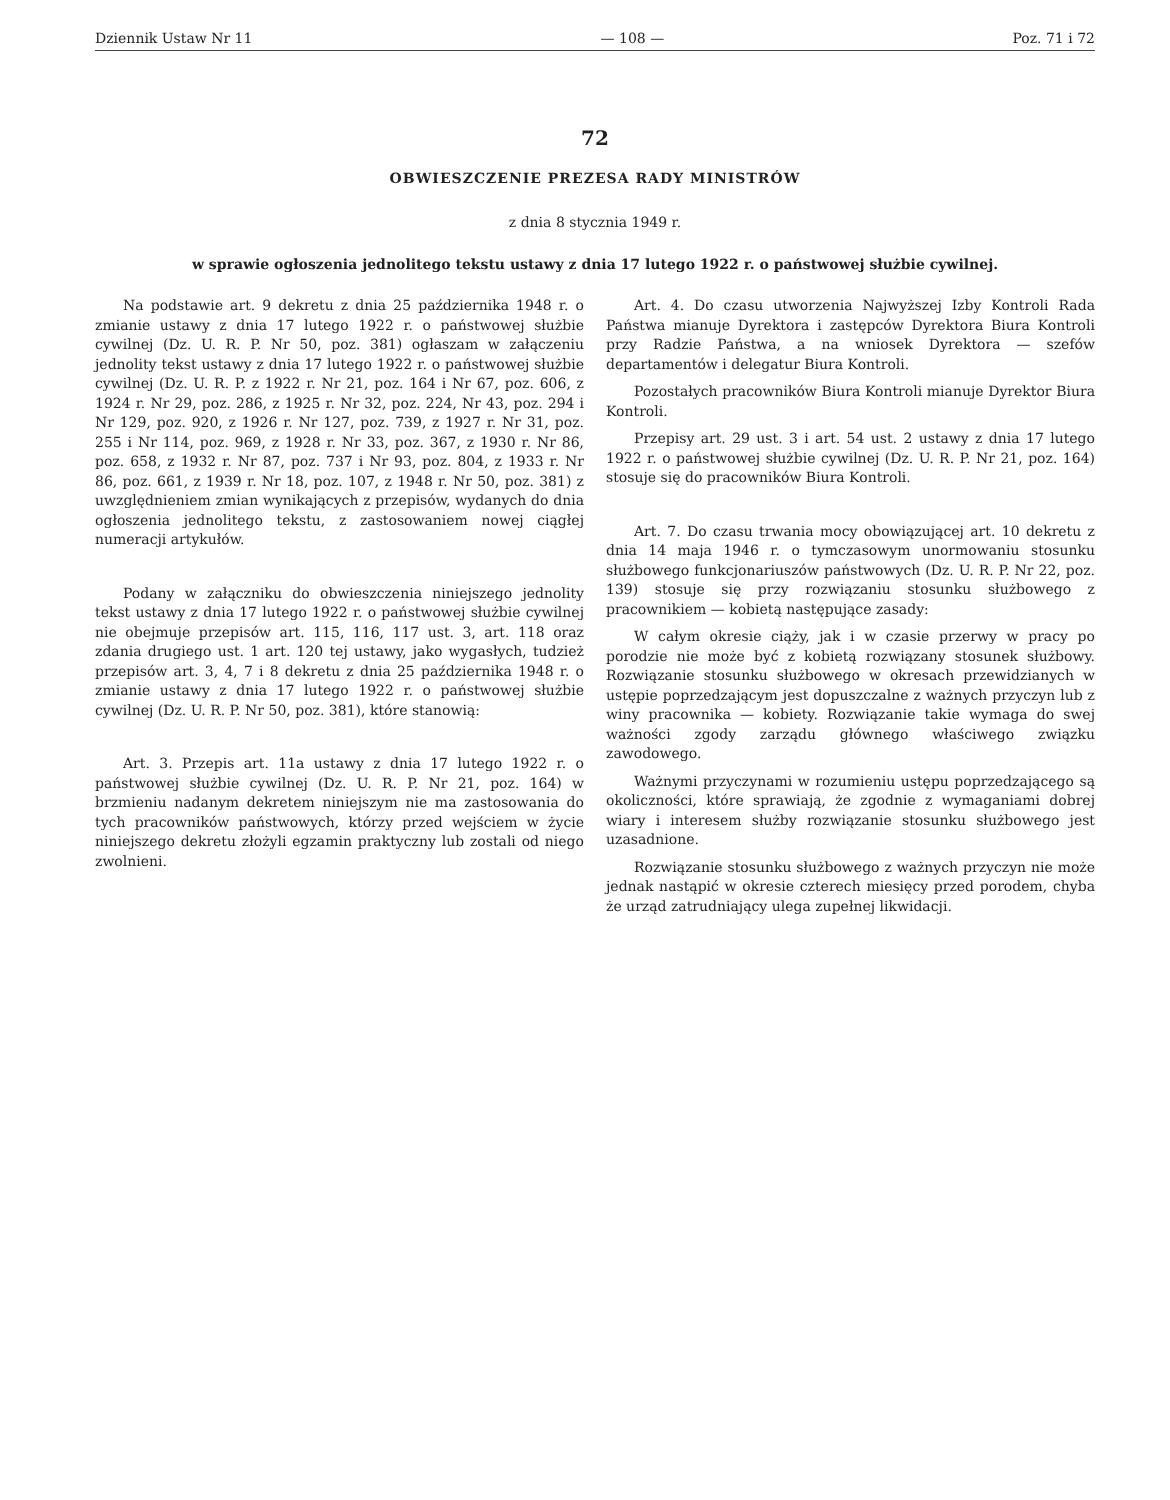Dziennik Ustaw Nr 11 — 108 — Poz. 71 i 72
72
OBWIESZCZENIE PREZESA RADY MINISTRÓW
z dnia 8 stycznia 1949 r.
w sprawie ogłoszenia jednolitego tekstu ustawy z dnia 17 lutego 1922 r. o państwowej służbie cywilnej.
Na podstawie art. 9 dekretu z dnia 25 października 1948 r. o zmianie ustawy z dnia 17 lutego 1922 r. o państwowej służbie cywilnej (Dz. U. R. P. Nr 50, poz. 381) ogłaszam w załączeniu jednolity tekst ustawy z dnia 17 lutego 1922 r. o państwowej służbie cywilnej (Dz. U. R. P. z 1922 r. Nr 21, poz. 164 i Nr 67, poz. 606, z 1924 r. Nr 29, poz. 286, z 1925 r. Nr 32, poz. 224, Nr 43, poz. 294 i Nr 129, poz. 920, z 1926 r. Nr 127, poz. 739, z 1927 r. Nr 31, poz. 255 i Nr 114, poz. 969, z 1928 r. Nr 33, poz. 367, z 1930 r. Nr 86, poz. 658, z 1932 r. Nr 87, poz. 737 i Nr 93, poz. 804, z 1933 r. Nr 86, poz. 661, z 1939 r. Nr 18, poz. 107, z 1948 r. Nr 50, poz. 381) z uwzględnieniem zmian wynikających z przepisów, wydanych do dnia ogłoszenia jednolitego tekstu, z zastosowaniem nowej ciągłej numeracji artykułów.
Podany w załączniku do obwieszczenia niniejszego jednolity tekst ustawy z dnia 17 lutego 1922 r. o państwowej służbie cywilnej nie obejmuje przepisów art. 115, 116, 117 ust. 3, art. 118 oraz zdania drugiego ust. 1 art. 120 tej ustawy, jako wygasłych, tudzież przepisów art. 3, 4, 7 i 8 dekretu z dnia 25 października 1948 r. o zmianie ustawy z dnia 17 lutego 1922 r. o państwowej służbie cywilnej (Dz. U. R. P. Nr 50, poz. 381), które stanowią:
Art. 3. Przepis art. 11a ustawy z dnia 17 lutego 1922 r. o państwowej służbie cywilnej (Dz. U. R. P. Nr 21, poz. 164) w brzmieniu nadanym dekretem niniejszym nie ma zastosowania do tych pracowników państwowych, którzy przed wejściem w życie niniejszego dekretu złożyli egzamin praktyczny lub zostali od niego zwolnieni.
Art. 4. Do czasu utworzenia Najwyższej Izby Kontroli Rada Państwa mianuje Dyrektora i zastępców Dyrektora Biura Kontroli przy Radzie Państwa, a na wniosek Dyrektora — szefów departamentów i delegatur Biura Kontroli.
Pozostałych pracowników Biura Kontroli mianuje Dyrektor Biura Kontroli.
Przepisy art. 29 ust. 3 i art. 54 ust. 2 ustawy z dnia 17 lutego 1922 r. o państwowej służbie cywilnej (Dz. U. R. P. Nr 21, poz. 164) stosuje się do pracowników Biura Kontroli.
Art. 7. Do czasu trwania mocy obowiązującej art. 10 dekretu z dnia 14 maja 1946 r. o tymczasowym unormowaniu stosunku służbowego funkcjonariuszów państwowych (Dz. U. R. P. Nr 22, poz. 139) stosuje się przy rozwiązaniu stosunku służbowego z pracownikiem — kobietą następujące zasady:
W całym okresie ciąży, jak i w czasie przerwy w pracy po porodzie nie może być z kobietą rozwiązany stosunek służbowy. Rozwiązanie stosunku służbowego w okresach przewidzianych w ustępie poprzedzającym jest dopuszczalne z ważnych przyczyn lub z winy pracownika — kobiety. Rozwiązanie takie wymaga do swej ważności zgody zarządu głównego właściwego związku zawodowego.
Ważnymi przyczynami w rozumieniu ustępu poprzedzającego są okoliczności, które sprawiają, że zgodnie z wymaganiami dobrej wiary i interesem służby rozwiązanie stosunku służbowego jest uzasadnione.
Rozwiązanie stosunku służbowego z ważnych przyczyn nie może jednak nastąpić w okresie czterech miesięcy przed porodem, chyba że urząd zatrudniający ulega zupełnej likwidacji.